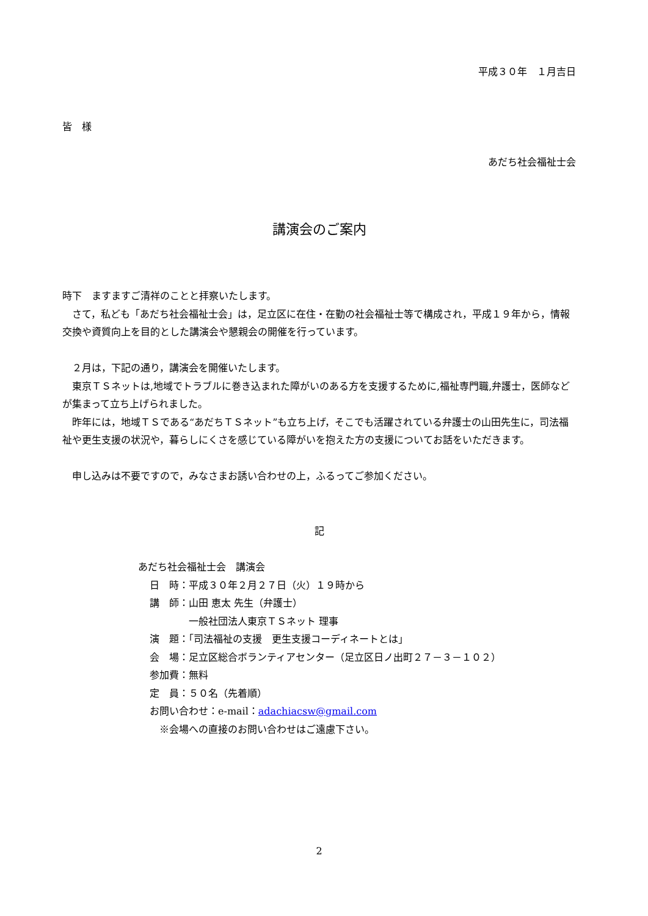平成３０年　１月吉日
皆　様
あだち社会福祉士会
講演会のご案内
時下　ますますご清祥のことと拝察いたします。
　さて，私ども「あだち社会福祉士会」は，足立区に在住・在勤の社会福祉士等で構成され，平成１９年から，情報交換や資質向上を目的とした講演会や懇親会の開催を行っています。
　２月は，下記の通り，講演会を開催いたします。
　東京ＴＳネットは,地域でトラブルに巻き込まれた障がいのある方を支援するために,福祉専門職,弁護士，医師などが集まって立ち上げられました。
　昨年には，地域ＴＳである“あだちＴＳネット”も立ち上げ，そこでも活躍されている弁護士の山田先生に，司法福祉や更生支援の状況や，暮らしにくさを感じている障がいを抱えた方の支援についてお話をいただきます。
　申し込みは不要ですので，みなさまお誘い合わせの上，ふるってご参加ください。
記
あだち社会福祉士会　講演会
日　時：平成３０年２月２７日（火）１９時から
講　師：山田 恵太 先生（弁護士）
　　　　一般社団法人東京ＴＳネット 理事
演　題：「司法福祉の支援　更生支援コーディネートとは」
会　場：足立区総合ボランティアセンター（足立区日ノ出町２７－３－１０２）
参加費：無料
定　員：５０名（先着順）
お問い合わせ：e-mail：adachiacsw@gmail.com
　※会場への直接のお問い合わせはご遠慮下さい。
2